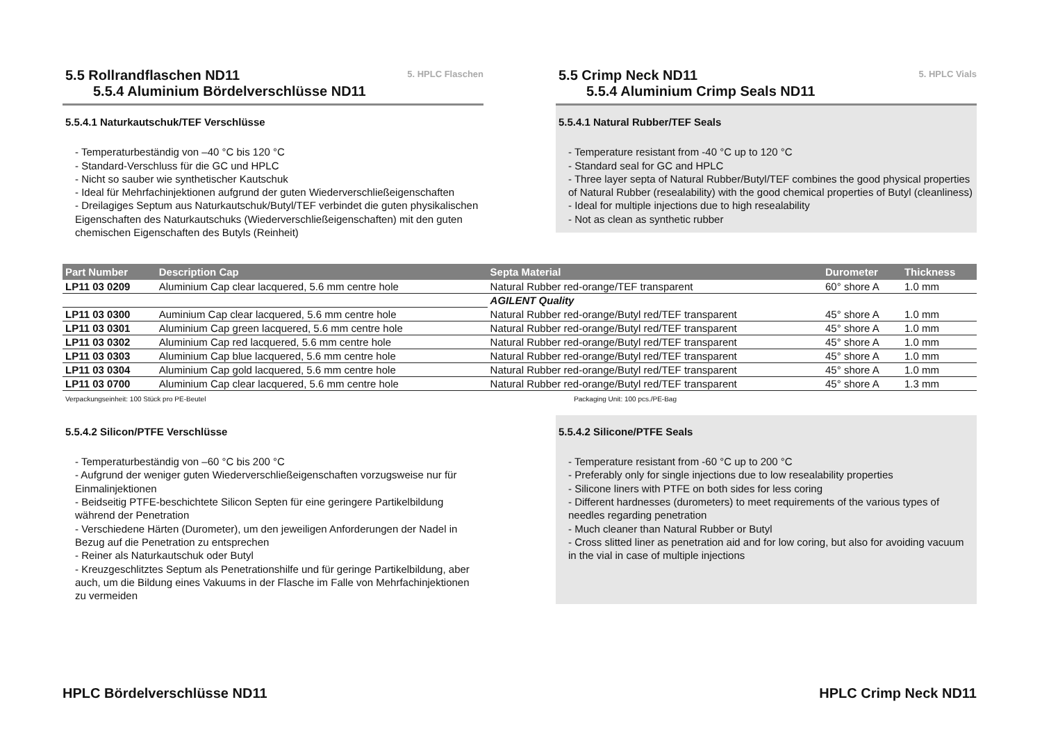5.5 Rollrandflaschen ND11
5.5.4 Aluminium Bördelverschlüsse ND11
5. HPLC Flaschen
5.5.4.1 Naturkautschuk/TEF Verschlüsse
- Temperaturbeständig von –40 °C bis 120 °C
- Standard-Verschluss für die GC und HPLC
- Nicht so sauber wie synthetischer Kautschuk
- Ideal für Mehrfachinjektionen aufgrund der guten Wiederverschließeigenschaften
- Dreilagiges Septum aus Naturkautschuk/Butyl/TEF verbindet die guten physikalischen Eigenschaften des Naturkautschuks (Wiederverschließeigenschaften) mit den guten chemischen Eigenschaften des Butyls (Reinheit)
5.5 Crimp Neck ND11
5.5.4 Aluminium Crimp Seals ND11
5. HPLC Vials
5.5.4.1 Natural Rubber/TEF Seals
- Temperature resistant from -40 °C up to 120 °C
- Standard seal for GC and HPLC
- Three layer septa of Natural Rubber/Butyl/TEF combines the good physical properties of Natural Rubber (resealability) with the good chemical properties of Butyl (cleanliness)
- Ideal for multiple injections due to high resealability
- Not as clean as synthetic rubber
| Part Number | Description Cap | Septa Material | Durometer | Thickness |
| --- | --- | --- | --- | --- |
| LP11 03 0209 | Aluminium Cap clear lacquered, 5.6 mm centre hole | Natural Rubber red-orange/TEF transparent | 60° shore A | 1.0 mm |
| | | AGILENT Quality | | |
| LP11 03 0300 | Auminium Cap clear lacquered, 5.6 mm centre hole | Natural Rubber red-orange/Butyl red/TEF transparent | 45° shore A | 1.0 mm |
| LP11 03 0301 | Aluminium Cap green lacquered, 5.6 mm centre hole | Natural Rubber red-orange/Butyl red/TEF transparent | 45° shore A | 1.0 mm |
| LP11 03 0302 | Aluminium Cap red lacquered, 5.6 mm centre hole | Natural Rubber red-orange/Butyl red/TEF transparent | 45° shore A | 1.0 mm |
| LP11 03 0303 | Aluminium Cap blue lacquered, 5.6 mm centre hole | Natural Rubber red-orange/Butyl red/TEF transparent | 45° shore A | 1.0 mm |
| LP11 03 0304 | Aluminium Cap gold lacquered, 5.6 mm centre hole | Natural Rubber red-orange/Butyl red/TEF transparent | 45° shore A | 1.0 mm |
| LP11 03 0700 | Aluminium Cap clear lacquered, 5.6 mm centre hole | Natural Rubber red-orange/Butyl red/TEF transparent | 45° shore A | 1.3 mm |
Verpackungseinheit: 100 Stück pro PE-Beutel Packaging Unit: 100 pcs./PE-Bag
5.5.4.2 Silicon/PTFE Verschlüsse
- Temperaturbeständig von –60 °C bis 200 °C
- Aufgrund der weniger guten Wiederverschließeigenschaften vorzugsweise nur für Einmalinjektionen
- Beidseitig PTFE-beschichtete Silicon Septen für eine geringere Partikelbildung während der Penetration
- Verschiedene Härten (Durometer), um den jeweiligen Anforderungen der Nadel in Bezug auf die Penetration zu entsprechen
- Reiner als Naturkautschuk oder Butyl
- Kreuzgeschlitztes Septum als Penetrationshilfe und für geringe Partikelbildung, aber auch, um die Bildung eines Vakuums in der Flasche im Falle von Mehrfachinjektionen zu vermeiden
5.5.4.2 Silicone/PTFE Seals
- Temperature resistant from -60 °C up to 200 °C
- Preferably only for single injections due to low resealability properties
- Silicone liners with PTFE on both sides for less coring
- Different hardnesses (durometers) to meet requirements of the various types of needles regarding penetration
- Much cleaner than Natural Rubber or Butyl
- Cross slitted liner as penetration aid and for low coring, but also for avoiding vacuum in the vial in case of multiple injections
HPLC Bördelverschlüsse ND11 HPLC Crimp Neck ND11